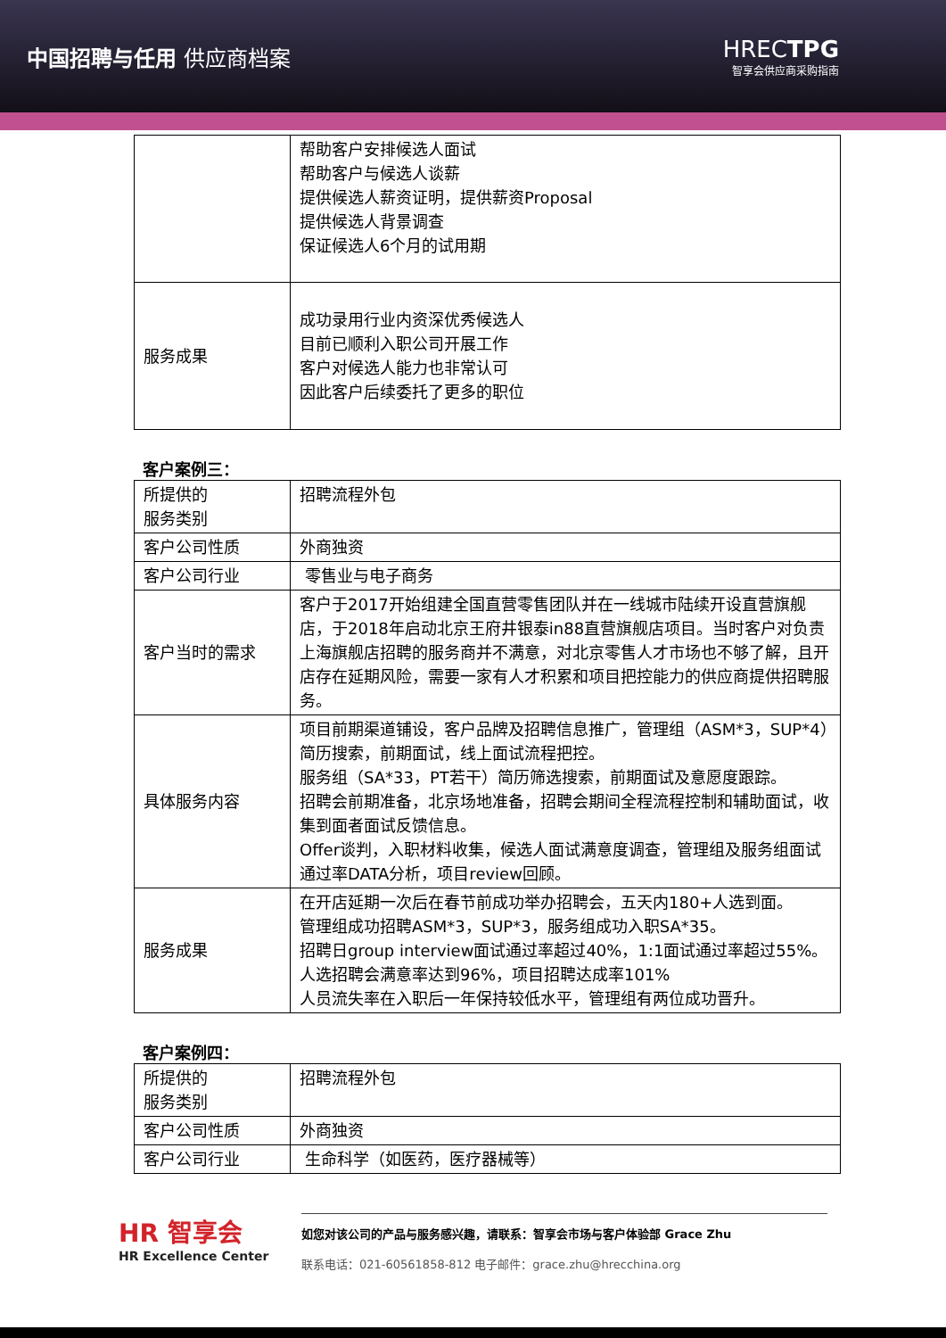中国招聘与任用 供应商档案 HRECTPG
智享会供应商采购指南
| | 帮助客户安排候选人面试 帮助客户与候选人谈薪 提供候选人薪资证明，提供薪资Proposal 提供候选人背景调查 保证候选人6个月的试用期 |
| 服务成果 | 成功录用行业内资深优秀候选人 目前已顺利入职公司开展工作 客户对候选人能力也非常认可 因此客户后续委托了更多的职位 |
客户案例三：
| 所提供的 服务类别 | 招聘流程外包 |
| 客户公司性质 | 外商独资 |
| 客户公司行业 | 零售业与电子商务 |
| 客户当时的需求 | 客户于2017开始组建全国直营零售团队并在一线城市陆续开设直营旗舰店，于2018年启动北京王府井银泰in88直营旗舰店项目。当时客户对负责上海旗舰店招聘的服务商并不满意，对北京零售人才市场也不够了解，且开店存在延期风险，需要一家有人才积累和项目把控能力的供应商提供招聘服务。 |
| 具体服务内容 | 项目前期渠道铺设，客户品牌及招聘信息推广，管理组（ASM*3，SUP*4）简历搜索，前期面试，线上面试流程把控。 服务组（SA*33，PT若干）简历筛选搜索，前期面试及意愿度跟踪。 招聘会前期准备，北京场地准备，招聘会期间全程流程控制和辅助面试，收集到面者面试反馈信息。 Offer谈判，入职材料收集，候选人面试满意度调查，管理组及服务组面试通过率DATA分析，项目review回顾。 |
| 服务成果 | 在开店延期一次后在春节前成功举办招聘会，五天内180+人选到面。 管理组成功招聘ASM*3，SUP*3，服务组成功入职SA*35。 招聘日group interview面试通过率超过40%，1:1面试通过率超过55%。人选招聘会满意率达到96%，项目招聘达成率101% 人员流失率在入职后一年保持较低水平，管理组有两位成功晋升。 |
客户案例四：
| 所提供的 服务类别 | 招聘流程外包 |
| 客户公司性质 | 外商独资 |
| 客户公司行业 | 生命科学（如医药，医疗器械等） |
HR 智享会
HR Excellence Center
如您对该公司的产品与服务感兴趣，请联系：智享会市场与客户体验部 Grace Zhu
联系电话：021-60561858-812 电子邮件：grace.zhu@hrecchina.org